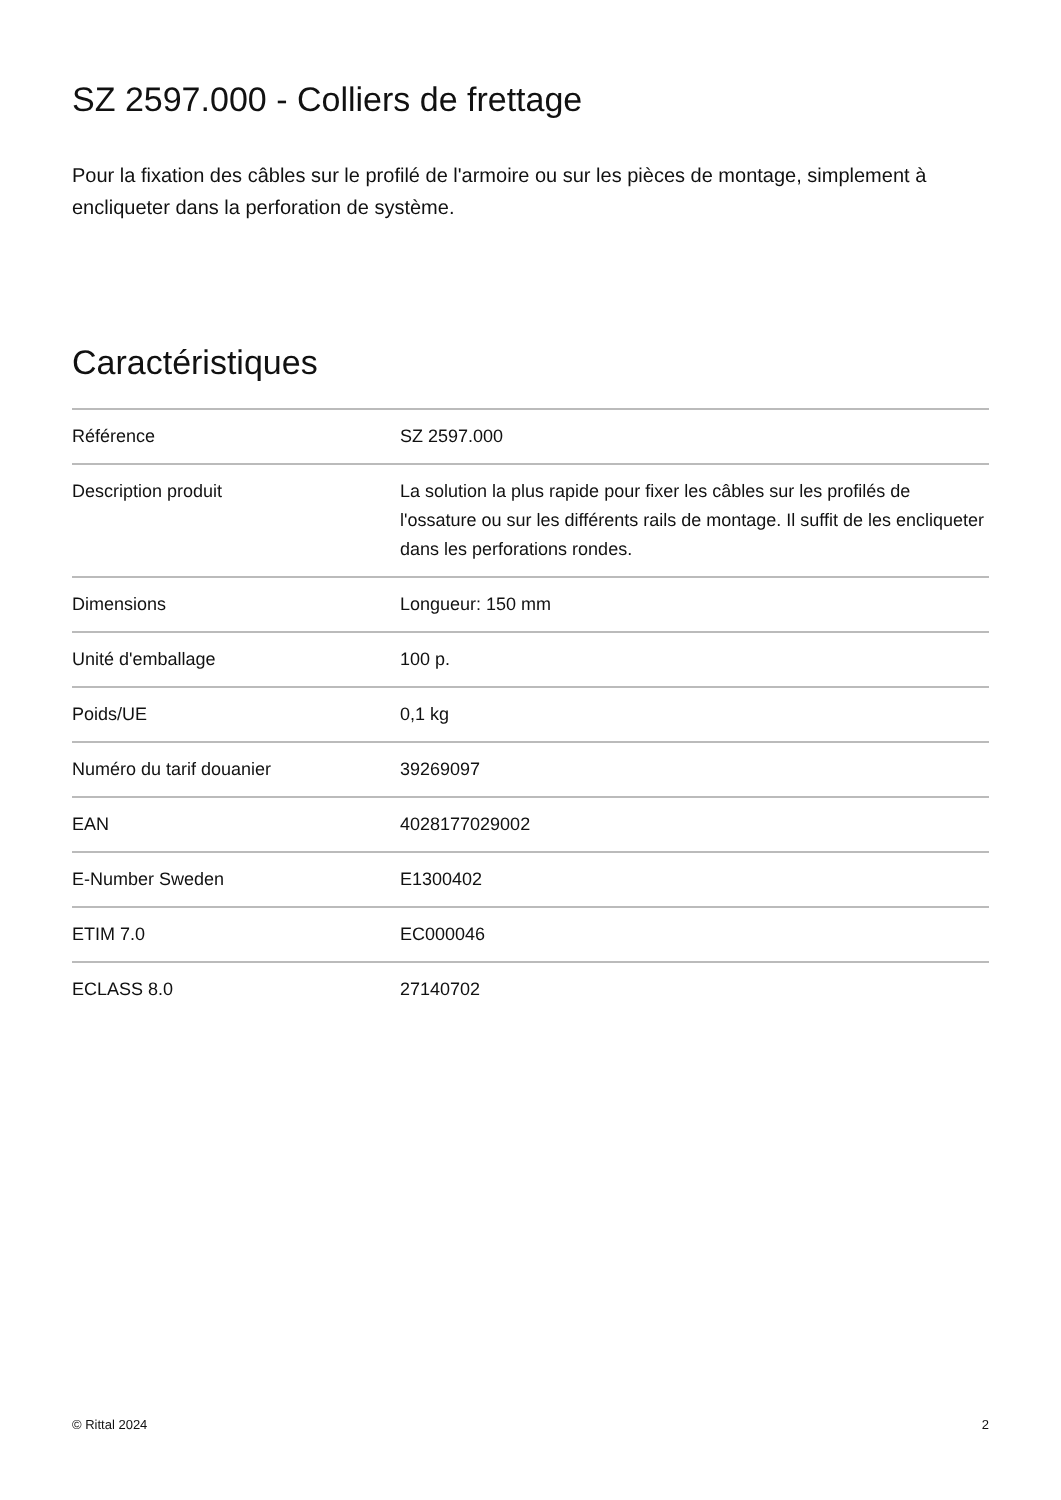SZ 2597.000 - Colliers de frettage
Pour la fixation des câbles sur le profilé de l'armoire ou sur les pièces de montage, simplement à encliqueter dans la perforation de système.
Caractéristiques
| Référence | SZ 2597.000 |
| Description produit | La solution la plus rapide pour fixer les câbles sur les profilés de l'ossature ou sur les différents rails de montage. Il suffit de les encliqueter dans les perforations rondes. |
| Dimensions | Longueur: 150 mm |
| Unité d'emballage | 100 p. |
| Poids/UE | 0,1 kg |
| Numéro du tarif douanier | 39269097 |
| EAN | 4028177029002 |
| E-Number Sweden | E1300402 |
| ETIM 7.0 | EC000046 |
| ECLASS 8.0 | 27140702 |
© Rittal 2024 2